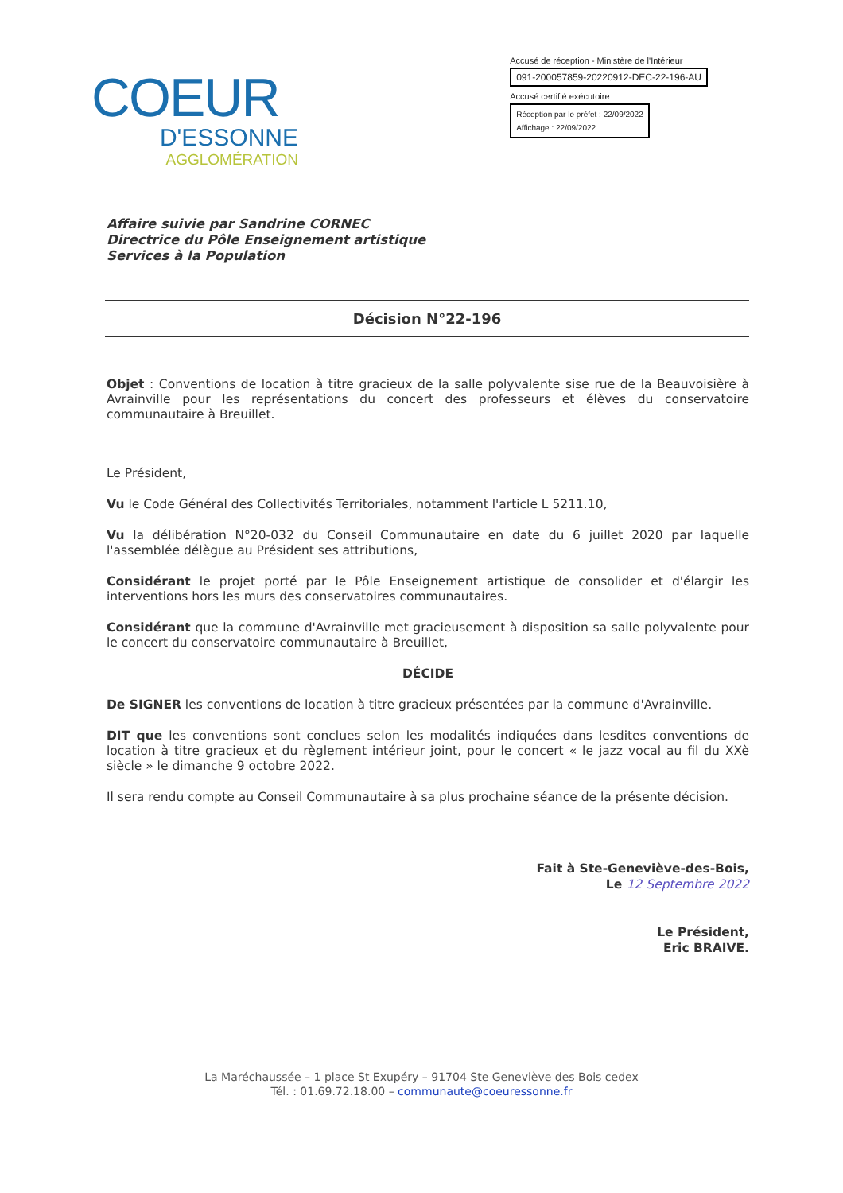COEUR
D'ESSONNE
AGGLOMÉRATION
Accusé de réception - Ministère de l'Intérieur
091-200057859-20220912-DEC-22-196-AU
Accusé certifié exécutoire
Réception par le préfet : 22/09/2022
Affichage : 22/09/2022
Affaire suivie par Sandrine CORNEC
Directrice du Pôle Enseignement artistique
Services à la Population
Décision N°22-196
Objet : Conventions de location à titre gracieux de la salle polyvalente sise rue de la Beauvoisière à Avrainville pour les représentations du concert des professeurs et élèves du conservatoire communautaire à Breuillet.
Le Président,
Vu le Code Général des Collectivités Territoriales, notamment l'article L 5211.10,
Vu la délibération N°20-032 du Conseil Communautaire en date du 6 juillet 2020 par laquelle l'assemblée délègue au Président ses attributions,
Considérant le projet porté par le Pôle Enseignement artistique de consolider et d'élargir les interventions hors les murs des conservatoires communautaires.
Considérant que la commune d'Avrainville met gracieusement à disposition sa salle polyvalente pour le concert du conservatoire communautaire à Breuillet,
DÉCIDE
De SIGNER les conventions de location à titre gracieux présentées par la commune d'Avrainville.
DIT que les conventions sont conclues selon les modalités indiquées dans lesdites conventions de location à titre gracieux et du règlement intérieur joint, pour le concert « le jazz vocal au fil du XXè siècle » le dimanche 9 octobre 2022.
Il sera rendu compte au Conseil Communautaire à sa plus prochaine séance de la présente décision.
Fait à Ste-Geneviève-des-Bois,
Le 12 Septembre 2022
Le Président,
Eric BRAIVE.
La Maréchaussée – 1 place St Exupéry – 91704 Ste Geneviève des Bois cedex
Tél. : 01.69.72.18.00 – communaute@coeuressonne.fr